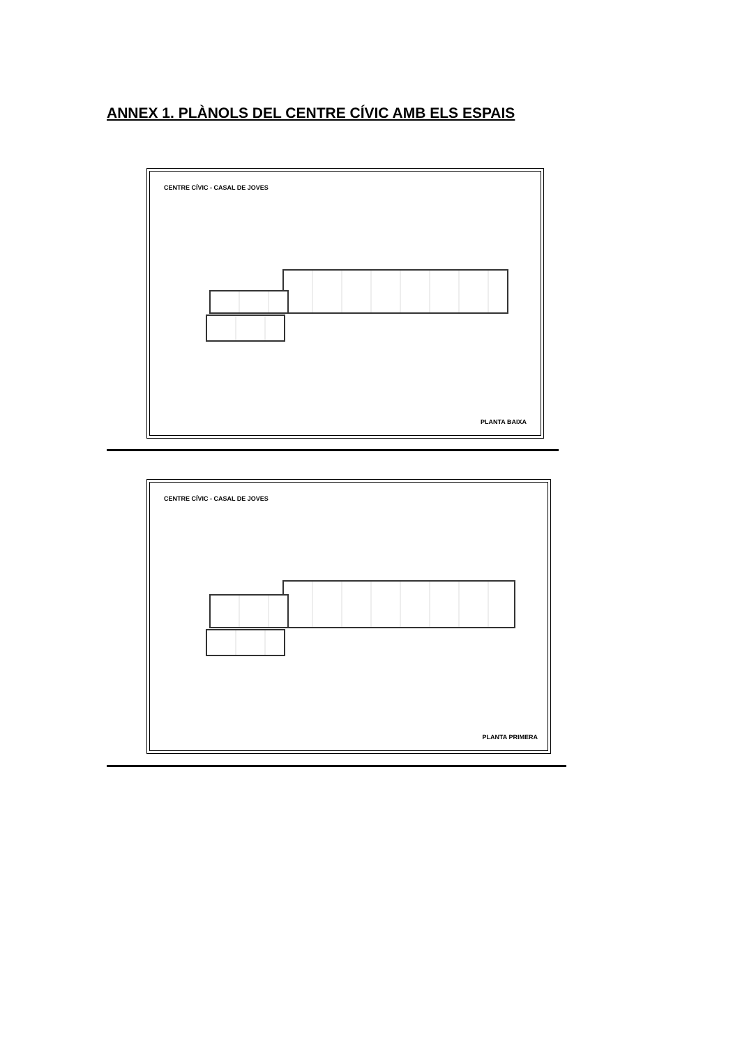ANNEX 1. PLÀNOLS DEL CENTRE CÍVIC AMB ELS ESPAIS
CENTRE CÍVIC - CASAL DE JOVES
PLANTA BAIXA
CENTRE CÍVIC - CASAL DE JOVES
PLANTA PRIMERA